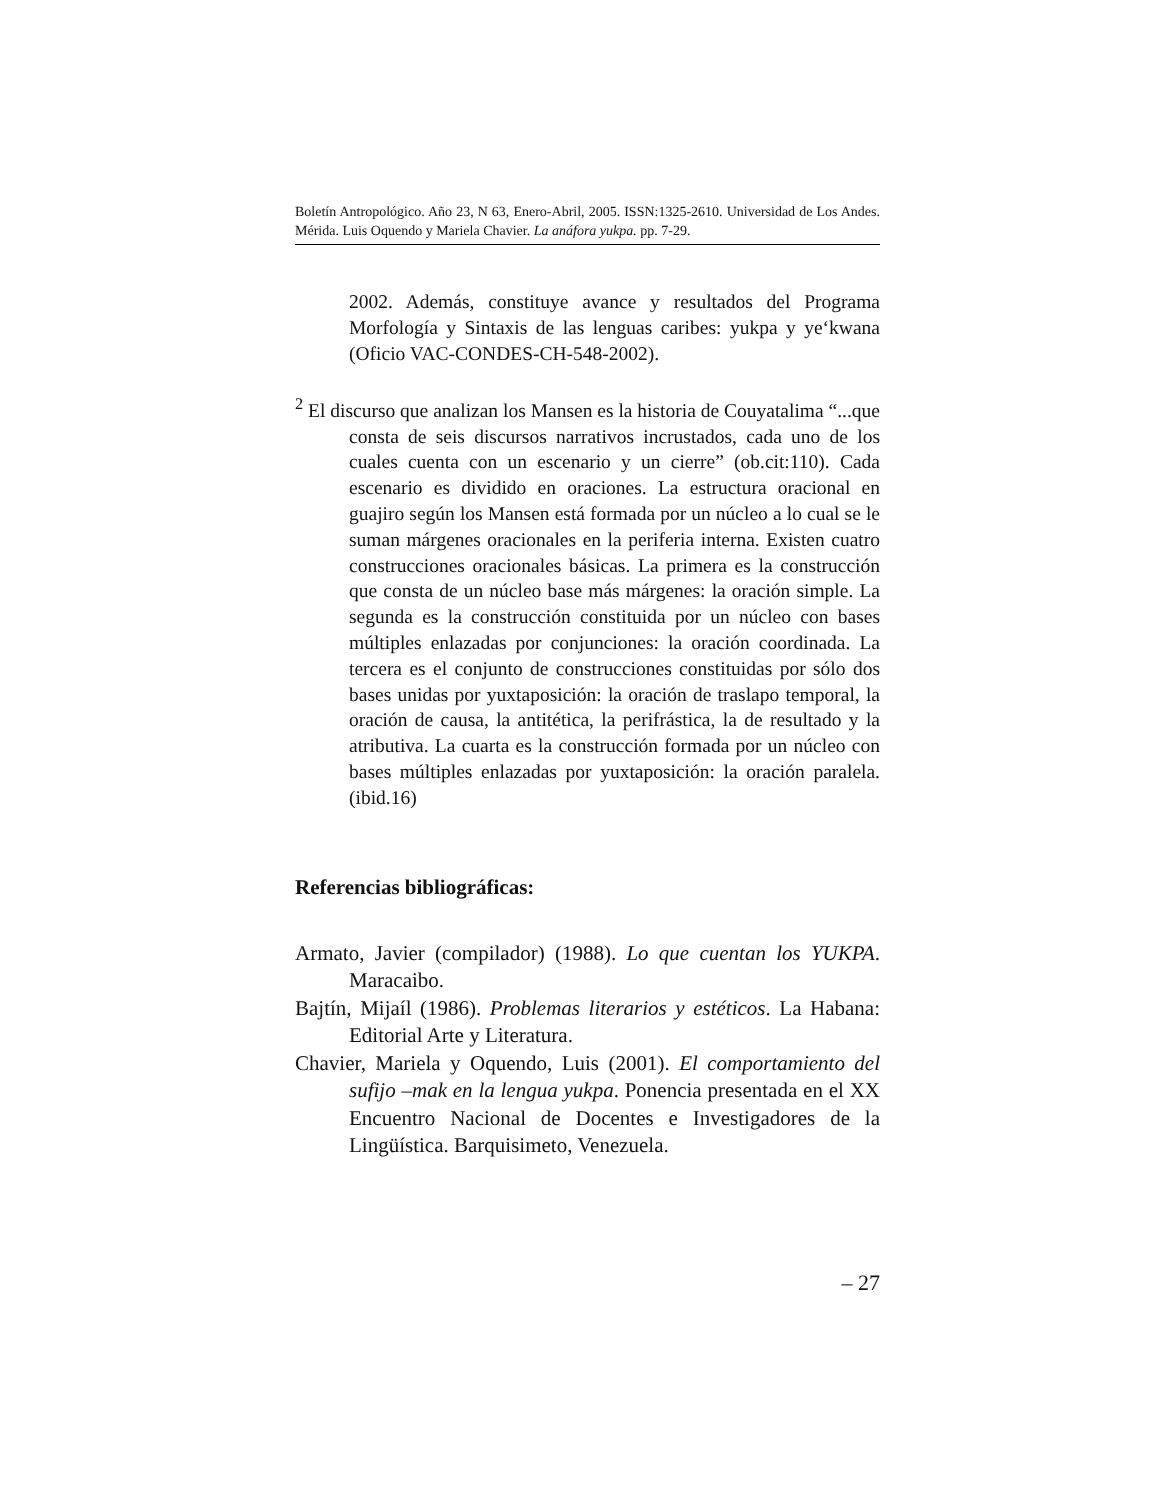Boletín Antropológico. Año 23, N 63, Enero-Abril, 2005. ISSN:1325-2610. Universidad de Los Andes. Mérida. Luis Oquendo y Mariela Chavier. La anáfora yukpa. pp. 7-29.
2002. Además, constituye avance y resultados del Programa Morfología y Sintaxis de las lenguas caribes: yukpa y ye‘kwana (Oficio VAC-CONDES-CH-548-2002).
<sup>2</sup> El discurso que analizan los Mansen es la historia de Couyatalima “...que consta de seis discursos narrativos incrustados, cada uno de los cuales cuenta con un escenario y un cierre” (ob.cit:110). Cada escenario es dividido en oraciones. La estructura oracional en guajiro según los Mansen está formada por un núcleo a lo cual se le suman márgenes oracionales en la periferia interna. Existen cuatro construcciones oracionales básicas. La primera es la construcción que consta de un núcleo base más márgenes: la oración simple. La segunda es la construcción constituida por un núcleo con bases múltiples enlazadas por conjunciones: la oración coordinada. La tercera es el conjunto de construcciones constituidas por sólo dos bases unidas por yuxtaposición: la oración de traslapo temporal, la oración de causa, la antitética, la perifrástica, la de resultado y la atributiva. La cuarta es la construcción formada por un núcleo con bases múltiples enlazadas por yuxtaposición: la oración paralela. (ibid.16)
Referencias bibliográficas:
Armato, Javier (compilador) (1988). Lo que cuentan los YUKPA. Maracaibo.
Bajtín, Mijaíl (1986). Problemas literarios y estéticos. La Habana: Editorial Arte y Literatura.
Chavier, Mariela y Oquendo, Luis (2001). El comportamiento del sufijo –mak en la lengua yukpa. Ponencia presentada en el XX Encuentro Nacional de Docentes e Investigadores de la Lingüística. Barquisimeto, Venezuela.
– 27